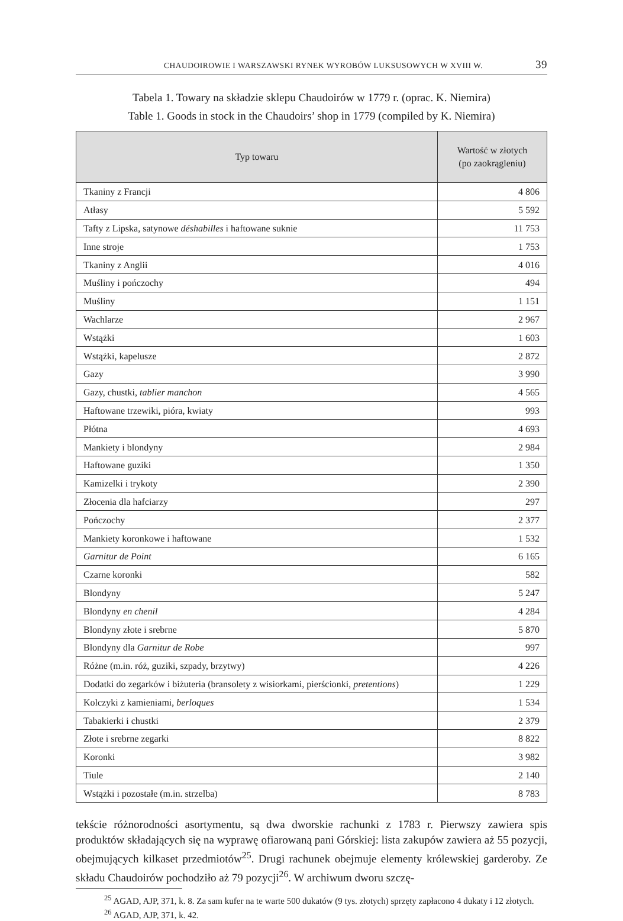CHAUDOIROWIE I WARSZAWSKI RYNEK WYROBÓW LUKSUSOWYCH W XVIII W. 39
Tabela 1. Towary na składzie sklepu Chaudoirów w 1779 r. (oprac. K. Niemira)
Table 1. Goods in stock in the Chaudoirs’ shop in 1779 (compiled by K. Niemira)
| Typ towaru | Wartość w złotych (po zaokrągleniu) |
| --- | --- |
| Tkaniny z Francji | 4 806 |
| Atłasy | 5 592 |
| Tafty z Lipska, satynowe déshabilles i haftowane suknie | 11 753 |
| Inne stroje | 1 753 |
| Tkaniny z Anglii | 4 016 |
| Muśliny i pończochy | 494 |
| Muśliny | 1 151 |
| Wachlarze | 2 967 |
| Wstążki | 1 603 |
| Wstążki, kapelusze | 2 872 |
| Gazy | 3 990 |
| Gazy, chustki, tablier manchon | 4 565 |
| Haftowane trzewiki, pióra, kwiaty | 993 |
| Płótna | 4 693 |
| Mankiety i blondyny | 2 984 |
| Haftowane guziki | 1 350 |
| Kamizelki i trykoty | 2 390 |
| Złocenia dla hafciarzy | 297 |
| Pończochy | 2 377 |
| Mankiety koronkowe i haftowane | 1 532 |
| Garnitur de Point | 6 165 |
| Czarne koronki | 582 |
| Blondyny | 5 247 |
| Blondyny en chenil | 4 284 |
| Blondyny złote i srebrne | 5 870 |
| Blondyny dla Garnitur de Robe | 997 |
| Różne (m.in. róż, guziki, szpady, brzytwy) | 4 226 |
| Dodatki do zegarków i biżuteria (bransolety z wisiorkami, pierścionki, pretentions ) | 1 229 |
| Kolczyki z kamieniami, berloques | 1 534 |
| Tabakierki i chustki | 2 379 |
| Złote i srebrne zegarki | 8 822 |
| Koronki | 3 982 |
| Tiule | 2 140 |
| Wstążki i pozostałe (m.in. strzelba) | 8 783 |
tekście różnorodności asortymentu, są dwa dworskie rachunki z 1783 r. Pierwszy zawiera spis produktów składających się na wyprawę ofiarowaną pani Górskiej: lista zakupów zawiera aż 55 pozycji, obejmujących kilkaset przedmiotów<sup>25</sup>. Drugi rachunek obejmuje elementy królewskiej garderoby. Ze składu Chaudoirów pochodziło aż 79 pozycji<sup>26</sup>. W archiwum dworu szczę-
<sup>25</sup> AGAD, AJP, 371, k. 8. Za sam kufer na te warte 500 dukatów (9 tys. złotych) sprzęty zapłacono 4 dukaty i 12 złotych.
<sup>26</sup> AGAD, AJP, 371, k. 42.